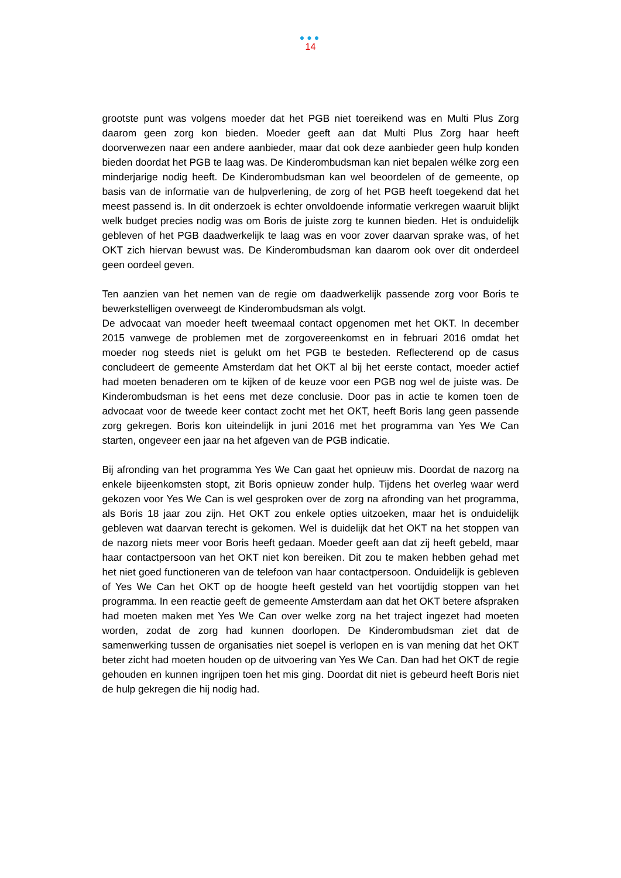●●●
14
grootste punt was volgens moeder dat het PGB niet toereikend was en Multi Plus Zorg daarom geen zorg kon bieden. Moeder geeft aan dat Multi Plus Zorg haar heeft doorverwezen naar een andere aanbieder, maar dat ook deze aanbieder geen hulp konden bieden doordat het PGB te laag was. De Kinderombudsman kan niet bepalen wélke zorg een minderjarige nodig heeft. De Kinderombudsman kan wel beoordelen of de gemeente, op basis van de informatie van de hulpverlening, de zorg of het PGB heeft toegekend dat het meest passend is. In dit onderzoek is echter onvoldoende informatie verkregen waaruit blijkt welk budget precies nodig was om Boris de juiste zorg te kunnen bieden. Het is onduidelijk gebleven of het PGB daadwerkelijk te laag was en voor zover daarvan sprake was, of het OKT zich hiervan bewust was. De Kinderombudsman kan daarom ook over dit onderdeel geen oordeel geven.
Ten aanzien van het nemen van de regie om daadwerkelijk passende zorg voor Boris te bewerkstelligen overweegt de Kinderombudsman als volgt.
De advocaat van moeder heeft tweemaal contact opgenomen met het OKT. In december 2015 vanwege de problemen met de zorgovereenkomst en in februari 2016 omdat het moeder nog steeds niet is gelukt om het PGB te besteden. Reflecterend op de casus concludeert de gemeente Amsterdam dat het OKT al bij het eerste contact, moeder actief had moeten benaderen om te kijken of de keuze voor een PGB nog wel de juiste was. De Kinderombudsman is het eens met deze conclusie. Door pas in actie te komen toen de advocaat voor de tweede keer contact zocht met het OKT, heeft Boris lang geen passende zorg gekregen. Boris kon uiteindelijk in juni 2016 met het programma van Yes We Can starten, ongeveer een jaar na het afgeven van de PGB indicatie.
Bij afronding van het programma Yes We Can gaat het opnieuw mis. Doordat de nazorg na enkele bijeenkomsten stopt, zit Boris opnieuw zonder hulp. Tijdens het overleg waar werd gekozen voor Yes We Can is wel gesproken over de zorg na afronding van het programma, als Boris 18 jaar zou zijn. Het OKT zou enkele opties uitzoeken, maar het is onduidelijk gebleven wat daarvan terecht is gekomen. Wel is duidelijk dat het OKT na het stoppen van de nazorg niets meer voor Boris heeft gedaan. Moeder geeft aan dat zij heeft gebeld, maar haar contactpersoon van het OKT niet kon bereiken. Dit zou te maken hebben gehad met het niet goed functioneren van de telefoon van haar contactpersoon. Onduidelijk is gebleven of Yes We Can het OKT op de hoogte heeft gesteld van het voortijdig stoppen van het programma. In een reactie geeft de gemeente Amsterdam aan dat het OKT betere afspraken had moeten maken met Yes We Can over welke zorg na het traject ingezet had moeten worden, zodat de zorg had kunnen doorlopen. De Kinderombudsman ziet dat de samenwerking tussen de organisaties niet soepel is verlopen en is van mening dat het OKT beter zicht had moeten houden op de uitvoering van Yes We Can. Dan had het OKT de regie gehouden en kunnen ingrijpen toen het mis ging. Doordat dit niet is gebeurd heeft Boris niet de hulp gekregen die hij nodig had.